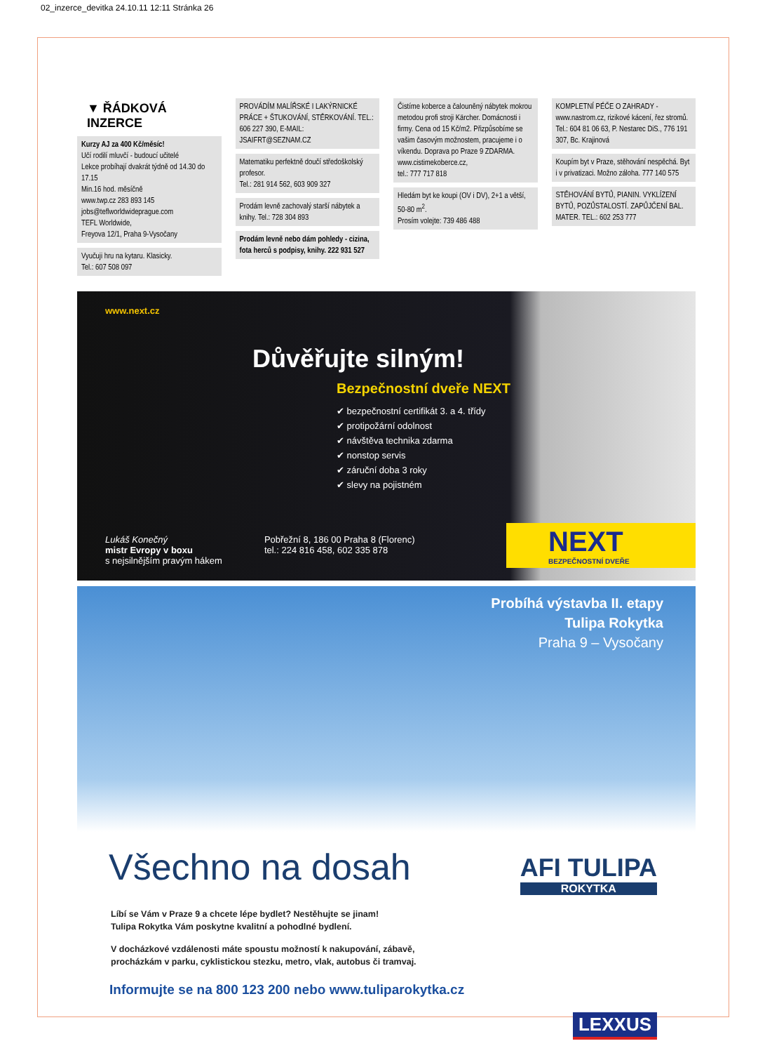02_inzerce_devitka 24.10.11 12:11 Stránka 26
▼ ŘÁDKOVÁ INZERCE
Kurzy AJ za 400 Kč/měsíc!
Učí rodilí mluvčí - budoucí učitelé
Lekce probíhají dvakrát týdně od 14.30 do 17.15
Min.16 hod. měsíčně
www.twp.cz 283 893 145
jobs@teflworldwideprague.com
TEFL Worldwide,
Freyova 12/1, Praha 9-Vysočany
Vyučuji hru na kytaru. Klasicky.
Tel.: 607 508 097
PROVÁDÍM MALÍŘSKÉ I LAKÝRNICKÉ PRÁCE + ŠTUKOVÁNÍ, STĚRKOVÁNÍ. TEL.: 606 227 390, E-MAIL: JSAIFRT@SEZNAM.CZ
Matematiku perfektně doučí středoškolský profesor.
Tel.: 281 914 562, 603 909 327
Prodám levně zachovalý starší nábytek a knihy. Tel.: 728 304 893
Prodám levně nebo dám pohledy - cizina, fota herců s podpisy, knihy. 222 931 527
Čistíme koberce a čalouněný nábytek mokrou metodou profi stroji Kärcher. Domácnosti i firmy. Cena od 15 Kč/m2. Přizpůsobíme se vašim časovým možnostem, pracujeme i o víkendu. Doprava po Praze 9 ZDARMA.
www.cistimekoberce.cz,
tel.: 777 717 818
Hledám byt ke koupi (OV i DV), 2+1 a větší, 50-80 m<sup>2</sup>.
Prosím volejte: 739 486 488
KOMPLETNÍ PÉČE O ZAHRADY - www.nastrom.cz, rizikové kácení, řez stromů. Tel.: 604 81 06 63, P. Nestarec DiS., 776 191 307, Bc. Krajinová
Koupím byt v Praze, stěhování nespěchá. Byt i v privatizaci. Možno záloha. 777 140 575
STĚHOVÁNÍ BYTŮ, PIANIN. VYKLÍZENÍ BYTŮ, POZŮSTALOSTÍ. ZAPŮJČENÍ BAL. MATER. TEL.: 602 253 777
www.next.cz
Důvěřujte silným!
Bezpečnostní dveře NEXT
✔ bezpečnostní certifikát 3. a 4. třídy
✔ protipožární odolnost
✔ návštěva technika zdarma
✔ nonstop servis
✔ záruční doba 3 roky
✔ slevy na pojistném
Lukáš Konečný
mistr Evropy v boxu
s nejsilnějším pravým hákem
Pobřežní 8, 186 00 Praha 8 (Florenc)
tel.: 224 816 458, 602 335 878
NEXT
BEZPEČNOSTNÍ DVEŘE
Probíhá výstavba II. etapy
Tulipa Rokytka
Praha 9 – Vysočany
Všechno na dosah AFI TULIPA
ROKYTKA
Líbí se Vám v Praze 9 a chcete lépe bydlet? Nestěhujte se jinam!
Tulipa Rokytka Vám poskytne kvalitní a pohodlné bydlení.
V docházkové vzdálenosti máte spoustu možností k nakupování, zábavě,
procházkám v parku, cyklistickou stezku, metro, vlak, autobus či tramvaj.
Informujte se na 800 123 200 nebo www.tuliparokytka.cz
LEXXUS